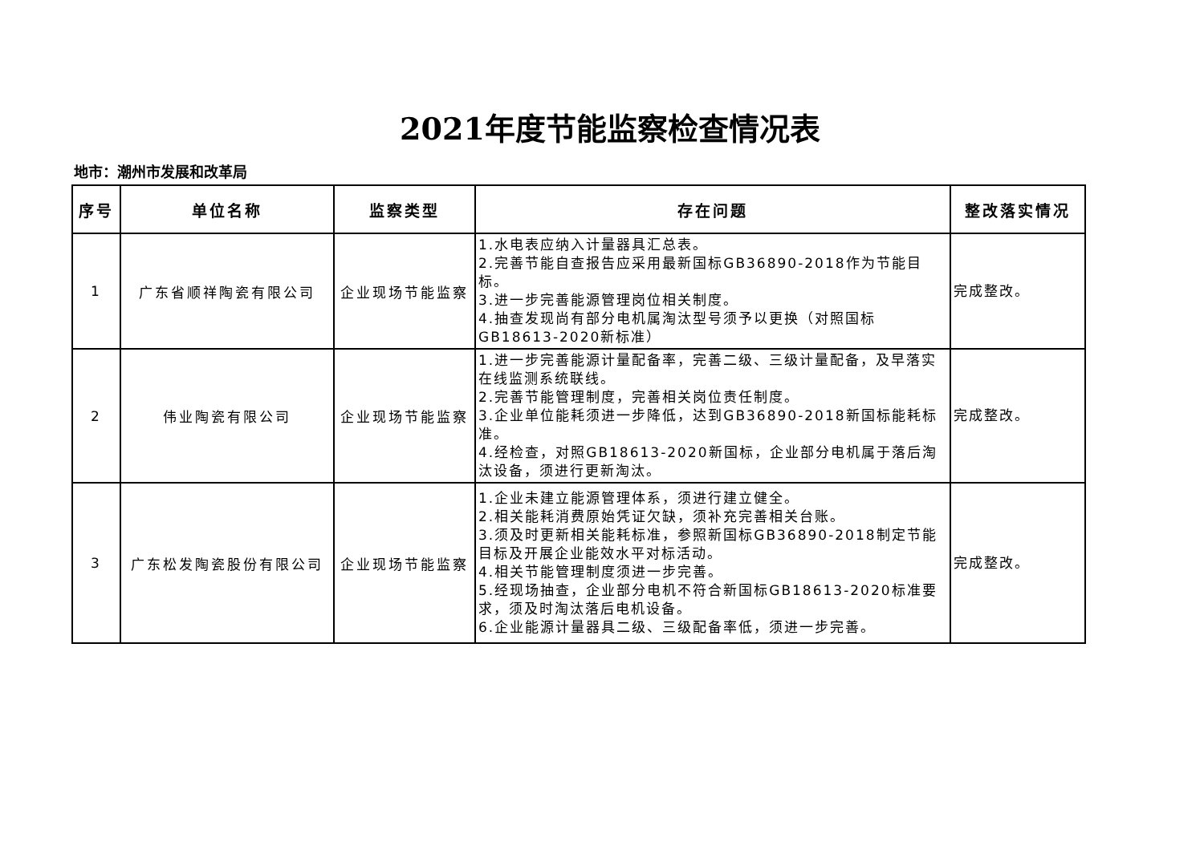2021年度节能监察检查情况表
地市：潮州市发展和改革局
| 序号 | 单位名称 | 监察类型 | 存在问题 | 整改落实情况 |
| --- | --- | --- | --- | --- |
| 1 | 广东省顺祥陶瓷有限公司 | 企业现场节能监察 | 1.水电表应纳入计量器具汇总表。 2.完善节能自查报告应采用最新国标GB36890-2018作为节能目标。 3.进一步完善能源管理岗位相关制度。 4.抽查发现尚有部分电机属淘汰型号须予以更换（对照国标GB18613-2020新标准） | 完成整改。 |
| 2 | 伟业陶瓷有限公司 | 企业现场节能监察 | 1.进一步完善能源计量配备率，完善二级、三级计量配备，及早落实在线监测系统联线。 2.完善节能管理制度，完善相关岗位责任制度。 3.企业单位能耗须进一步降低，达到GB36890-2018新国标能耗标准。 4.经检查，对照GB18613-2020新国标，企业部分电机属于落后淘汰设备，须进行更新淘汰。 | 完成整改。 |
| 3 | 广东松发陶瓷股份有限公司 | 企业现场节能监察 | 1.企业未建立能源管理体系，须进行建立健全。 2.相关能耗消费原始凭证欠缺，须补充完善相关台账。 3.须及时更新相关能耗标准，参照新国标GB36890-2018制定节能目标及开展企业能效水平对标活动。 4.相关节能管理制度须进一步完善。 5.经现场抽查，企业部分电机不符合新国标GB18613-2020标准要求，须及时淘汰落后电机设备。 6.企业能源计量器具二级、三级配备率低，须进一步完善。 | 完成整改。 |